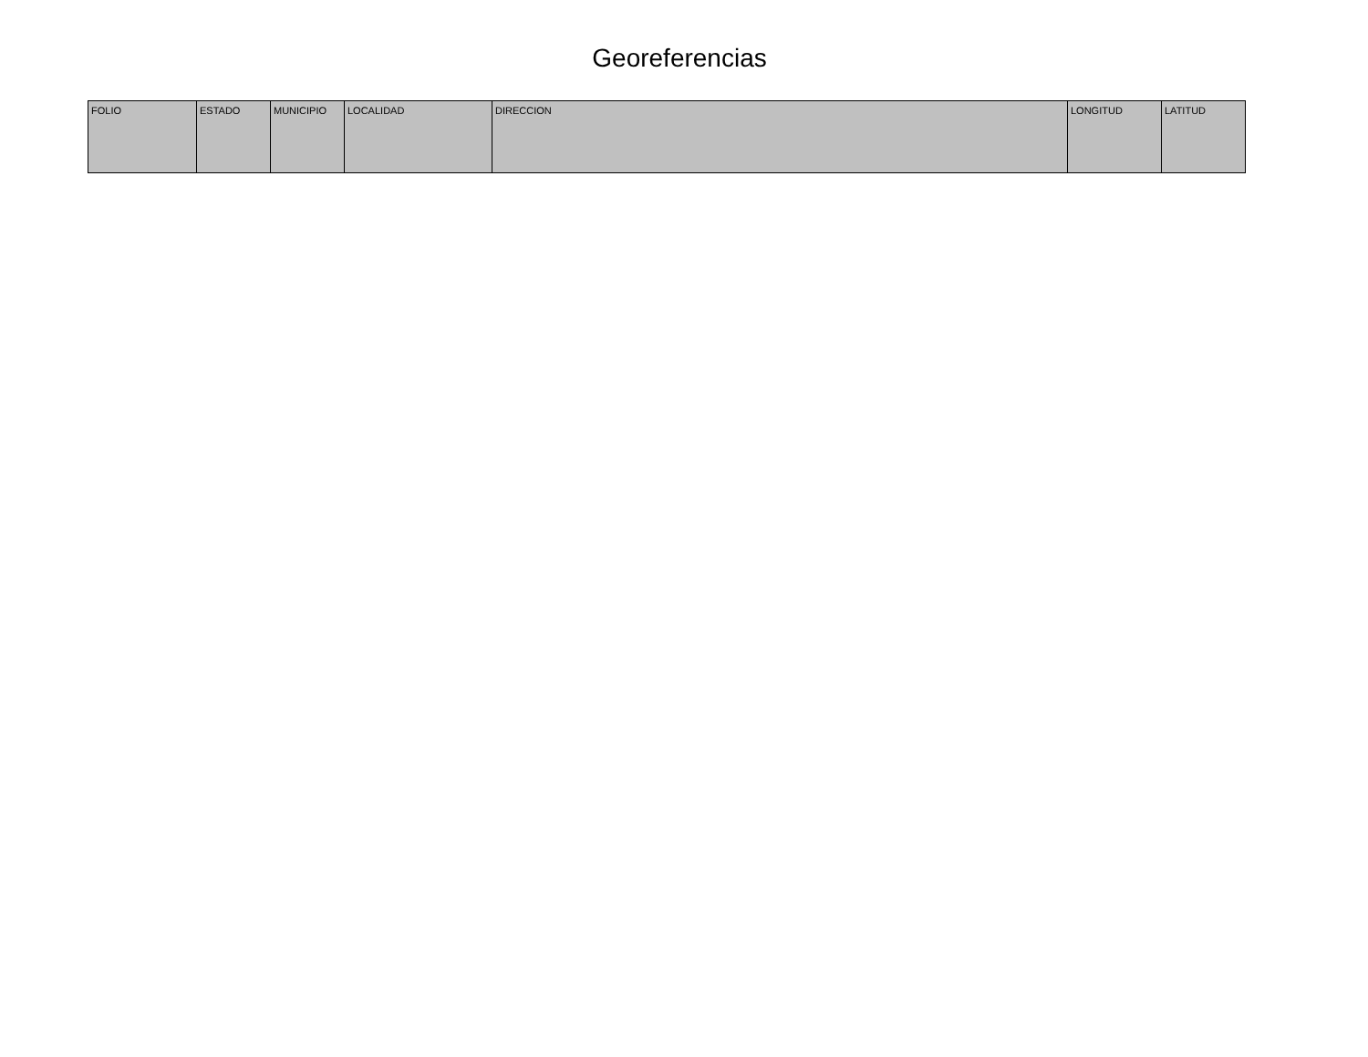Georeferencias
| FOLIO | ESTADO | MUNICIPIO | LOCALIDAD | DIRECCION | LONGITUD | LATITUD |
| --- | --- | --- | --- | --- | --- | --- |